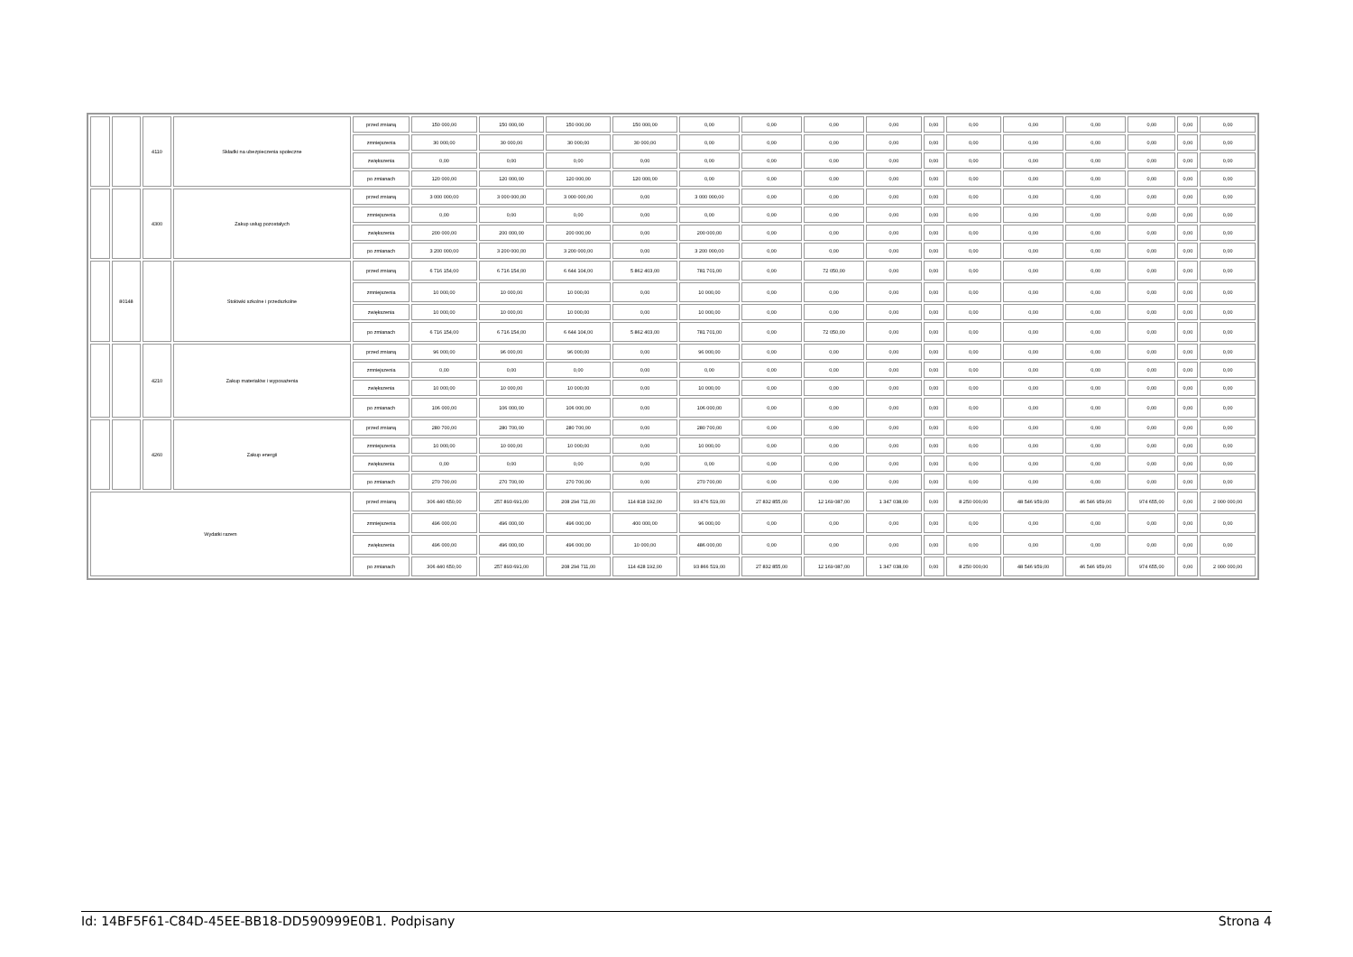| | | 4110 | Składki na ubezpieczenia społeczne | przed zmianą | 150 000,00 | 150 000,00 | 150 000,00 | 150 000,00 | 0,00 | 0,00 | 0,00 | 0,00 | 0,00 | 0,00 | 0,00 | 0,00 | 0,00 | 0,00 | 0,00 |
| | | | | zmniejszenia | 30 000,00 | 30 000,00 | 30 000,00 | 30 000,00 | 0,00 | 0,00 | 0,00 | 0,00 | 0,00 | 0,00 | 0,00 | 0,00 | 0,00 | 0,00 | 0,00 |
| | | | | zwiększenia | 0,00 | 0,00 | 0,00 | 0,00 | 0,00 | 0,00 | 0,00 | 0,00 | 0,00 | 0,00 | 0,00 | 0,00 | 0,00 | 0,00 | 0,00 |
| | | | | po zmianach | 120 000,00 | 120 000,00 | 120 000,00 | 120 000,00 | 0,00 | 0,00 | 0,00 | 0,00 | 0,00 | 0,00 | 0,00 | 0,00 | 0,00 | 0,00 | 0,00 |
| | | 4300 | Zakup usług pozostałych | przed zmianą | 3 000 000,00 | 3 000 000,00 | 3 000 000,00 | 0,00 | 3 000 000,00 | 0,00 | 0,00 | 0,00 | 0,00 | 0,00 | 0,00 | 0,00 | 0,00 | 0,00 | 0,00 |
| | | | | zmniejszenia | 0,00 | 0,00 | 0,00 | 0,00 | 0,00 | 0,00 | 0,00 | 0,00 | 0,00 | 0,00 | 0,00 | 0,00 | 0,00 | 0,00 | 0,00 |
| | | | | zwiększenia | 200 000,00 | 200 000,00 | 200 000,00 | 0,00 | 200 000,00 | 0,00 | 0,00 | 0,00 | 0,00 | 0,00 | 0,00 | 0,00 | 0,00 | 0,00 | 0,00 |
| | | | | po zmianach | 3 200 000,00 | 3 200 000,00 | 3 200 000,00 | 0,00 | 3 200 000,00 | 0,00 | 0,00 | 0,00 | 0,00 | 0,00 | 0,00 | 0,00 | 0,00 | 0,00 | 0,00 |
| | 80148 | | Stołówki szkolne i przedszkolne | przed zmianą | 6 716 154,00 | 6 716 154,00 | 6 644 104,00 | 5 862 403,00 | 781 701,00 | 0,00 | 72 050,00 | 0,00 | 0,00 | 0,00 | 0,00 | 0,00 | 0,00 | 0,00 | 0,00 |
| | | | | zmniejszenia | 10 000,00 | 10 000,00 | 10 000,00 | 0,00 | 10 000,00 | 0,00 | 0,00 | 0,00 | 0,00 | 0,00 | 0,00 | 0,00 | 0,00 | 0,00 | 0,00 |
| | | | | zwiększenia | 10 000,00 | 10 000,00 | 10 000,00 | 0,00 | 10 000,00 | 0,00 | 0,00 | 0,00 | 0,00 | 0,00 | 0,00 | 0,00 | 0,00 | 0,00 | 0,00 |
| | | | | po zmianach | 6 716 154,00 | 6 716 154,00 | 6 644 104,00 | 5 862 403,00 | 781 701,00 | 0,00 | 72 050,00 | 0,00 | 0,00 | 0,00 | 0,00 | 0,00 | 0,00 | 0,00 | 0,00 |
| | | 4210 | Zakup materiałów i wyposażenia | przed zmianą | 96 000,00 | 96 000,00 | 96 000,00 | 0,00 | 96 000,00 | 0,00 | 0,00 | 0,00 | 0,00 | 0,00 | 0,00 | 0,00 | 0,00 | 0,00 | 0,00 |
| | | | | zmniejszenia | 0,00 | 0,00 | 0,00 | 0,00 | 0,00 | 0,00 | 0,00 | 0,00 | 0,00 | 0,00 | 0,00 | 0,00 | 0,00 | 0,00 | 0,00 |
| | | | | zwiększenia | 10 000,00 | 10 000,00 | 10 000,00 | 0,00 | 10 000,00 | 0,00 | 0,00 | 0,00 | 0,00 | 0,00 | 0,00 | 0,00 | 0,00 | 0,00 | 0,00 |
| | | | | po zmianach | 106 000,00 | 106 000,00 | 106 000,00 | 0,00 | 106 000,00 | 0,00 | 0,00 | 0,00 | 0,00 | 0,00 | 0,00 | 0,00 | 0,00 | 0,00 | 0,00 |
| | | 4260 | Zakup energii | przed zmianą | 280 700,00 | 280 700,00 | 280 700,00 | 0,00 | 280 700,00 | 0,00 | 0,00 | 0,00 | 0,00 | 0,00 | 0,00 | 0,00 | 0,00 | 0,00 | 0,00 |
| | | | | zmniejszenia | 10 000,00 | 10 000,00 | 10 000,00 | 0,00 | 10 000,00 | 0,00 | 0,00 | 0,00 | 0,00 | 0,00 | 0,00 | 0,00 | 0,00 | 0,00 | 0,00 |
| | | | | zwiększenia | 0,00 | 0,00 | 0,00 | 0,00 | 0,00 | 0,00 | 0,00 | 0,00 | 0,00 | 0,00 | 0,00 | 0,00 | 0,00 | 0,00 | 0,00 |
| | | | | po zmianach | 270 700,00 | 270 700,00 | 270 700,00 | 0,00 | 270 700,00 | 0,00 | 0,00 | 0,00 | 0,00 | 0,00 | 0,00 | 0,00 | 0,00 | 0,00 | 0,00 |
| Wydatki razem | | | | przed zmianą | 306 440 650,00 | 257 893 691,00 | 208 294 711,00 | 114 818 192,00 | 93 476 519,00 | 27 832 855,00 | 12 169 087,00 | 1 347 038,00 | 0,00 | 8 250 000,00 | 48 546 959,00 | 46 546 959,00 | 974 655,00 | 0,00 | 2 000 000,00 |
| | | | | zmniejszenia | 496 000,00 | 496 000,00 | 496 000,00 | 400 000,00 | 96 000,00 | 0,00 | 0,00 | 0,00 | 0,00 | 0,00 | 0,00 | 0,00 | 0,00 | 0,00 | 0,00 |
| | | | | zwiększenia | 496 000,00 | 496 000,00 | 496 000,00 | 10 000,00 | 486 000,00 | 0,00 | 0,00 | 0,00 | 0,00 | 0,00 | 0,00 | 0,00 | 0,00 | 0,00 | 0,00 |
| | | | | po zmianach | 306 440 650,00 | 257 893 691,00 | 208 294 711,00 | 114 428 192,00 | 93 866 519,00 | 27 832 855,00 | 12 169 087,00 | 1 347 038,00 | 0,00 | 8 250 000,00 | 48 546 959,00 | 46 546 959,00 | 974 655,00 | 0,00 | 2 000 000,00 |
Id: 14BF5F61-C84D-45EE-BB18-DD590999E0B1. Podpisany Strona 4